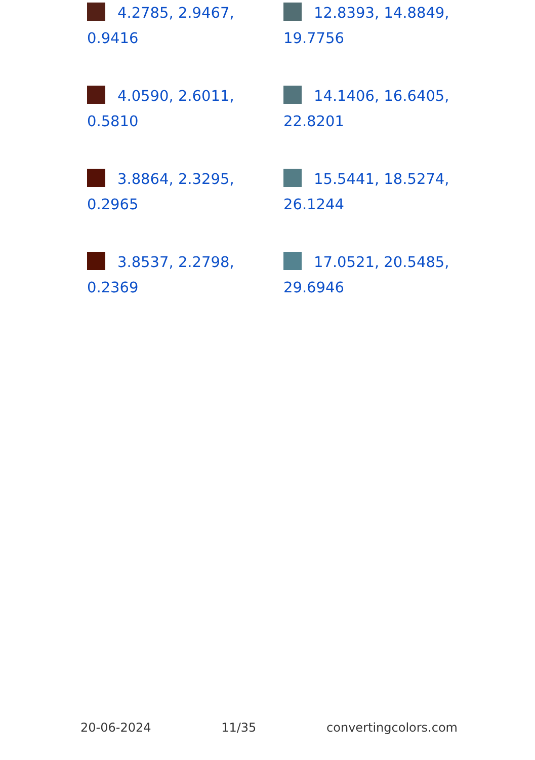4.2785, 2.9467, 0.9416
12.8393, 14.8849, 19.7756
4.0590, 2.6011, 0.5810
14.1406, 16.6405, 22.8201
3.8864, 2.3295, 0.2965
15.5441, 18.5274, 26.1244
3.8537, 2.2798, 0.2369
17.0521, 20.5485, 29.6946
20-06-2024 11/35 convertingcolors.com